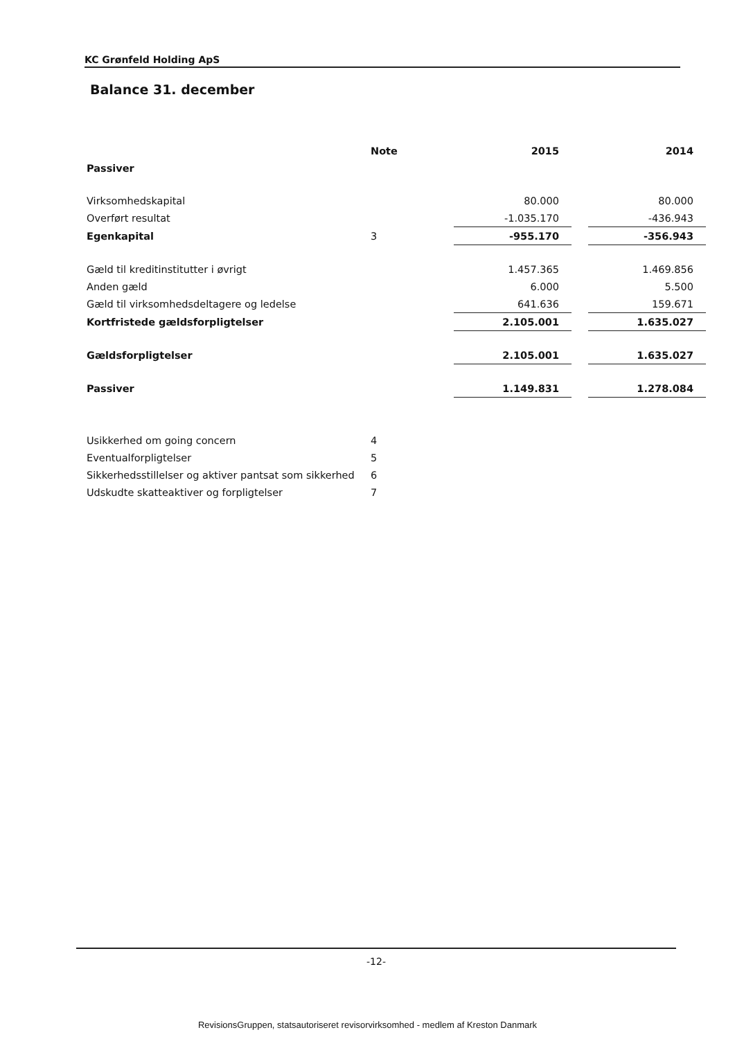KC Grønfeld Holding ApS
Balance 31. december
| | Note | 2015 | | 2014 |
| --- | --- | --- | --- | --- |
| Passiver | | | | |
| Virksomhedskapital | | 80.000 | | 80.000 |
| Overført resultat | | -1.035.170 | | -436.943 |
| Egenkapital | 3 | -955.170 | | -356.943 |
| Gæld til kreditinstitutter i øvrigt | | 1.457.365 | | 1.469.856 |
| Anden gæld | | 6.000 | | 5.500 |
| Gæld til virksomhedsdeltagere og ledelse | | 641.636 | | 159.671 |
| Kortfristede gældsforpligtelser | | 2.105.001 | | 1.635.027 |
| Gældsforpligtelser | | 2.105.001 | | 1.635.027 |
| Passiver | | 1.149.831 | | 1.278.084 |
Usikkerhed om going concern 4
Eventualforpligtelser 5
Sikkerhedsstillelser og aktiver pantsat som sikkerhed 6
Udskudte skatteaktiver og forpligtelser 7
-12-
RevisionsGruppen, statsautoriseret revisorvirksomhed - medlem af Kreston Danmark